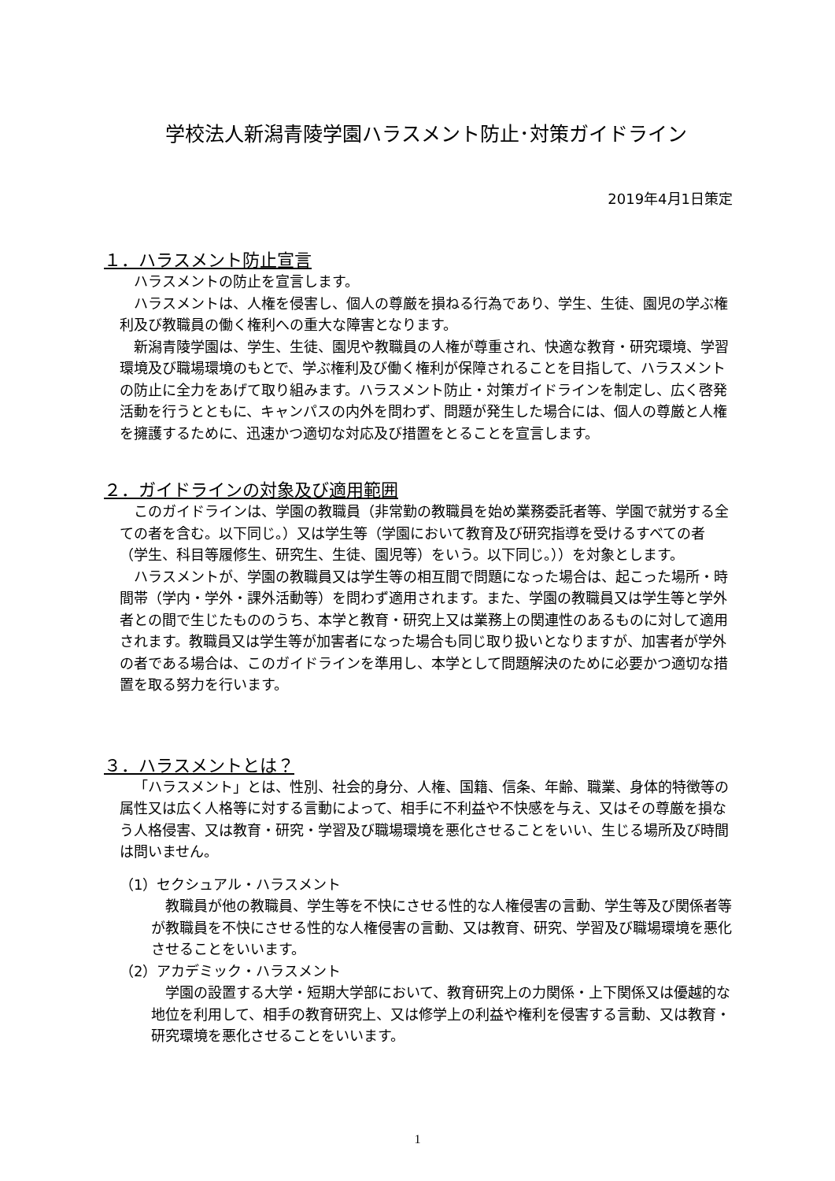学校法人新潟青陵学園ハラスメント防止･対策ガイドライン
2019年4月1日策定
１．ハラスメント防止宣言
ハラスメントの防止を宣言します。
ハラスメントは、人権を侵害し、個人の尊厳を損ねる行為であり、学生、生徒、園児の学ぶ権利及び教職員の働く権利への重大な障害となります。
新潟青陵学園は、学生、生徒、園児や教職員の人権が尊重され、快適な教育・研究環境、学習環境及び職場環境のもとで、学ぶ権利及び働く権利が保障されることを目指して、ハラスメントの防止に全力をあげて取り組みます。ハラスメント防止・対策ガイドラインを制定し、広く啓発活動を行うとともに、キャンパスの内外を問わず、問題が発生した場合には、個人の尊厳と人権を擁護するために、迅速かつ適切な対応及び措置をとることを宣言します。
２．ガイドラインの対象及び適用範囲
このガイドラインは、学園の教職員（非常勤の教職員を始め業務委託者等、学園で就労する全ての者を含む。以下同じ。）又は学生等（学園において教育及び研究指導を受けるすべての者（学生、科目等履修生、研究生、生徒、園児等）をいう。以下同じ。））を対象とします。
ハラスメントが、学園の教職員又は学生等の相互間で問題になった場合は、起こった場所・時間帯（学内・学外・課外活動等）を問わず適用されます。また、学園の教職員又は学生等と学外者との間で生じたもののうち、本学と教育・研究上又は業務上の関連性のあるものに対して適用されます。教職員又は学生等が加害者になった場合も同じ取り扱いとなりますが、加害者が学外の者である場合は、このガイドラインを準用し、本学として問題解決のために必要かつ適切な措置を取る努力を行います。
３．ハラスメントとは？
「ハラスメント」とは、性別、社会的身分、人権、国籍、信条、年齢、職業、身体的特徴等の属性又は広く人格等に対する言動によって、相手に不利益や不快感を与え、又はその尊厳を損なう人格侵害、又は教育・研究・学習及び職場環境を悪化させることをいい、生じる場所及び時間は問いません。
（1）セクシュアル・ハラスメント
教職員が他の教職員、学生等を不快にさせる性的な人権侵害の言動、学生等及び関係者等が教職員を不快にさせる性的な人権侵害の言動、又は教育、研究、学習及び職場環境を悪化させることをいいます。
（2）アカデミック・ハラスメント
学園の設置する大学・短期大学部において、教育研究上の力関係・上下関係又は優越的な地位を利用して、相手の教育研究上、又は修学上の利益や権利を侵害する言動、又は教育・研究環境を悪化させることをいいます。
1